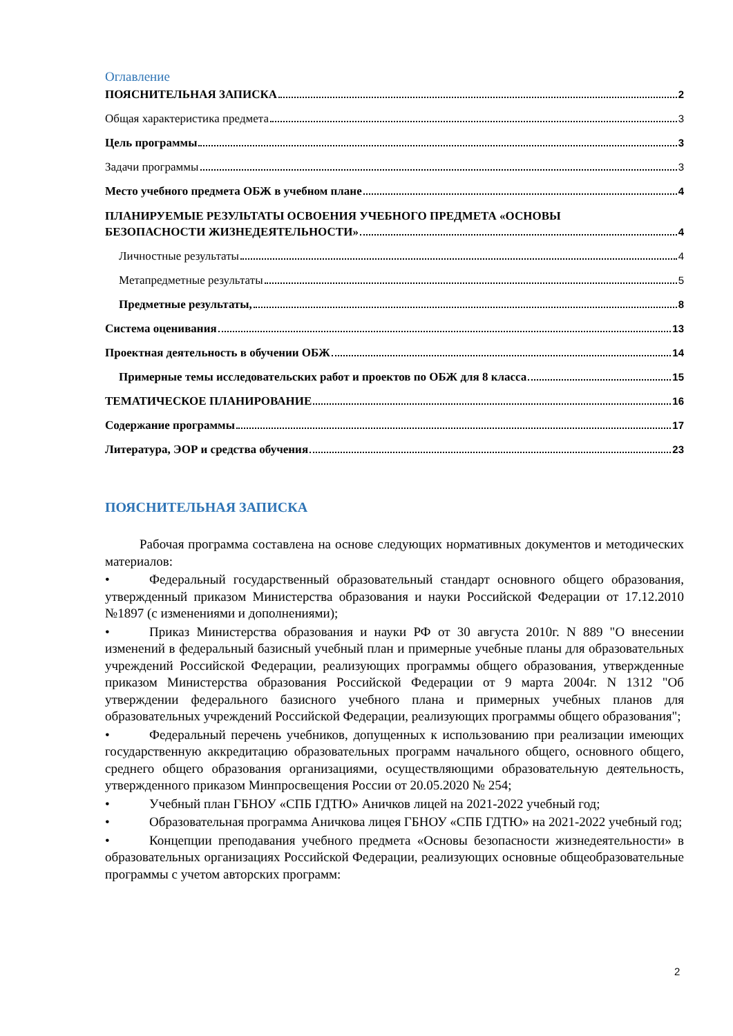Оглавление
ПОЯСНИТЕЛЬНАЯ ЗАПИСКА 2
Общая характеристика предмета 3
Цель программы 3
Задачи программы 3
Место учебного предмета ОБЖ в учебном плане 4
ПЛАНИРУЕМЫЕ РЕЗУЛЬТАТЫ ОСВОЕНИЯ УЧЕБНОГО ПРЕДМЕТА «ОСНОВЫ
БЕЗОПАСНОСТИ ЖИЗНЕДЕЯТЕЛЬНОСТИ» 4
Личностные результаты 4
Метапредметные результаты 5
Предметные результаты, 8
Система оценивания 13
Проектная деятельность в обучении ОБЖ 14
Примерные темы исследовательских работ и проектов по ОБЖ для 8 класса 15
ТЕМАТИЧЕСКОЕ ПЛАНИРОВАНИЕ 16
Содержание программы 17
Литература, ЭОР и средства обучения 23
ПОЯСНИТЕЛЬНАЯ ЗАПИСКА
Рабочая программа составлена на основе следующих нормативных документов и методических материалов:
• Федеральный государственный образовательный стандарт основного общего образования, утвержденный приказом Министерства образования и науки Российской Федерации от 17.12.2010 №1897 (с изменениями и дополнениями);
• Приказ Министерства образования и науки РФ от 30 августа 2010г. N 889 "О внесении изменений в федеральный базисный учебный план и примерные учебные планы для образовательных учреждений Российской Федерации, реализующих программы общего образования, утвержденные приказом Министерства образования Российской Федерации от 9 марта 2004г. N 1312 "Об утверждении федерального базисного учебного плана и примерных учебных планов для образовательных учреждений Российской Федерации, реализующих программы общего образования";
• Федеральный перечень учебников, допущенных к использованию при реализации имеющих государственную аккредитацию образовательных программ начального общего, основного общего, среднего общего образования организациями, осуществляющими образовательную деятельность, утвержденного приказом Минпросвещения России от 20.05.2020 № 254;
• Учебный план ГБНОУ «СПБ ГДТЮ» Аничков лицей на 2021-2022 учебный год;
• Образовательная программа Аничкова лицея ГБНОУ «СПБ ГДТЮ» на 2021-2022 учебный год;
• Концепции преподавания учебного предмета «Основы безопасности жизнедеятельности» в образовательных организациях Российской Федерации, реализующих основные общеобразовательные программы с учетом авторских программ:
2